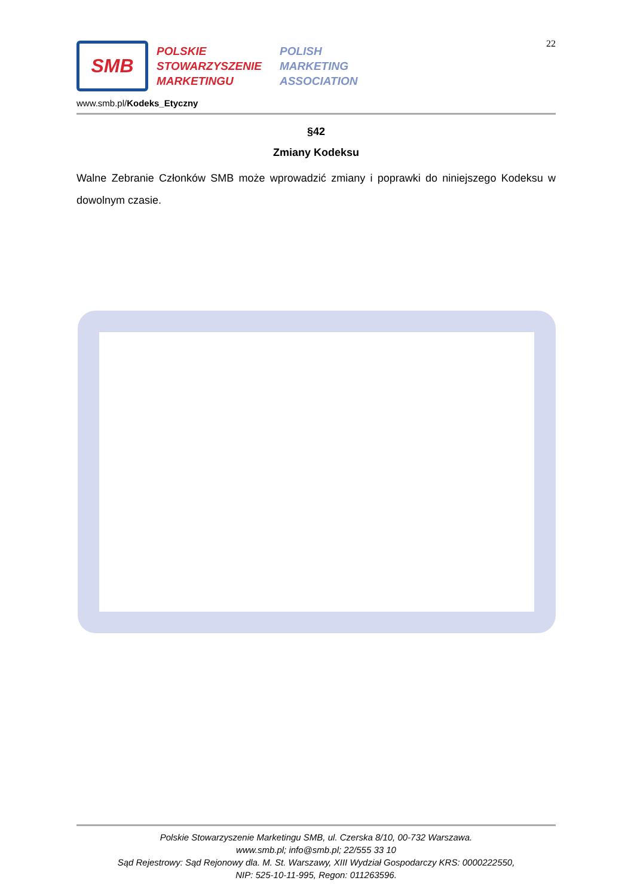22
SMB
POLSKIE
STOWARZYSZENIE
MARKETINGU
POLISH
MARKETING
ASSOCIATION
www.smb.pl/Kodeks_Etyczny
§42
Zmiany Kodeksu
Walne Zebranie Członków SMB może wprowadzić zmiany i poprawki do niniejszego Kodeksu w dowolnym czasie.
Polskie Stowarzyszenie Marketingu SMB, ul. Czerska 8/10, 00-732 Warszawa.
www.smb.pl; info@smb.pl; 22/555 33 10
Sąd Rejestrowy: Sąd Rejonowy dla. M. St. Warszawy, XIII Wydział Gospodarczy KRS: 0000222550,
NIP: 525-10-11-995, Regon: 011263596.